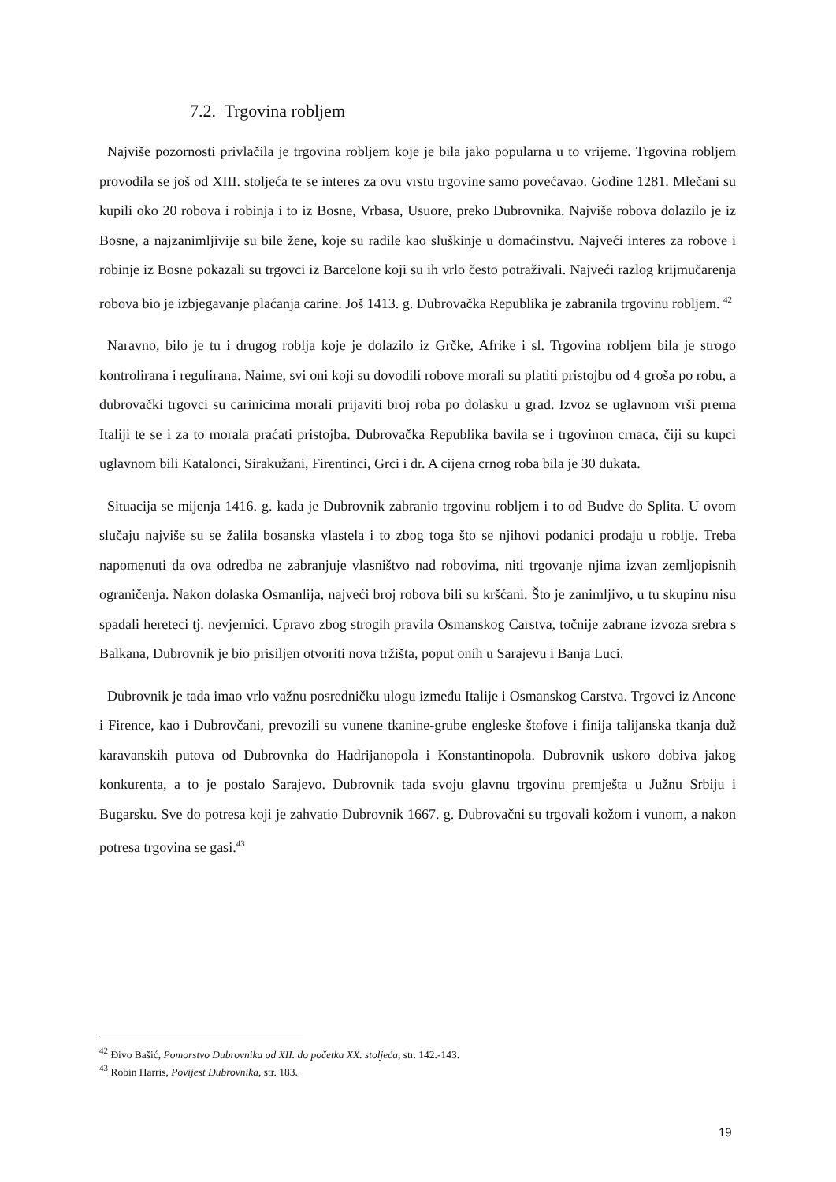7.2. Trgovina robljem
Najviše pozornosti privlačila je trgovina robljem koje je bila jako popularna u to vrijeme. Trgovina robljem provodila se još od XIII. stoljeća te se interes za ovu vrstu trgovine samo povećavao. Godine 1281. Mlečani su kupili oko 20 robova i robinja i to iz Bosne, Vrbasa, Usuore, preko Dubrovnika. Najviše robova dolazilo je iz Bosne, a najzanimljivije su bile žene, koje su radile kao sluškinje u domaćinstvu. Najveći interes za robove i robinje iz Bosne pokazali su trgovci iz Barcelone koji su ih vrlo često potraživali. Najveći razlog krijmučarenja robova bio je izbjegavanje plaćanja carine. Još 1413. g. Dubrovačka Republika je zabranila trgovinu robljem. <sup>42</sup>
Naravno, bilo je tu i drugog roblja koje je dolazilo iz Grčke, Afrike i sl. Trgovina robljem bila je strogo kontrolirana i regulirana. Naime, svi oni koji su dovodili robove morali su platiti pristojbu od 4 groša po robu, a dubrovački trgovci su carinicima morali prijaviti broj roba po dolasku u grad. Izvoz se uglavnom vrši prema Italiji te se i za to morala praćati pristojba. Dubrovačka Republika bavila se i trgovinon crnaca, čiji su kupci uglavnom bili Katalonci, Sirakužani, Firentinci, Grci i dr. A cijena crnog roba bila je 30 dukata.
Situacija se mijenja 1416. g. kada je Dubrovnik zabranio trgovinu robljem i to od Budve do Splita. U ovom slučaju najviše su se žalila bosanska vlastela i to zbog toga što se njihovi podanici prodaju u roblje. Treba napomenuti da ova odredba ne zabranjuje vlasništvo nad robovima, niti trgovanje njima izvan zemljopisnih ograničenja. Nakon dolaska Osmanlija, najveći broj robova bili su kršćani. Što je zanimljivo, u tu skupinu nisu spadali hereteci tj. nevjernici. Upravo zbog strogih pravila Osmanskog Carstva, točnije zabrane izvoza srebra s Balkana, Dubrovnik je bio prisiljen otvoriti nova tržišta, poput onih u Sarajevu i Banja Luci.
Dubrovnik je tada imao vrlo važnu posredničku ulogu između Italije i Osmanskog Carstva. Trgovci iz Ancone i Firence, kao i Dubrovčani, prevozili su vunene tkanine-grube engleske štofove i finija talijanska tkanja duž karavanskih putova od Dubrovnka do Hadrijanopola i Konstantinopola. Dubrovnik uskoro dobiva jakog konkurenta, a to je postalo Sarajevo. Dubrovnik tada svoju glavnu trgovinu premješta u Južnu Srbiju i Bugarsku. Sve do potresa koji je zahvatio Dubrovnik 1667. g. Dubrovačni su trgovali kožom i vunom, a nakon potresa trgovina se gasi.<sup>43</sup>
<sup>42</sup> Đivo Bašić, Pomorstvo Dubrovnika od XII. do početka XX. stoljeća, str. 142.-143.
<sup>43</sup> Robin Harris, Povijest Dubrovnika, str. 183.
19